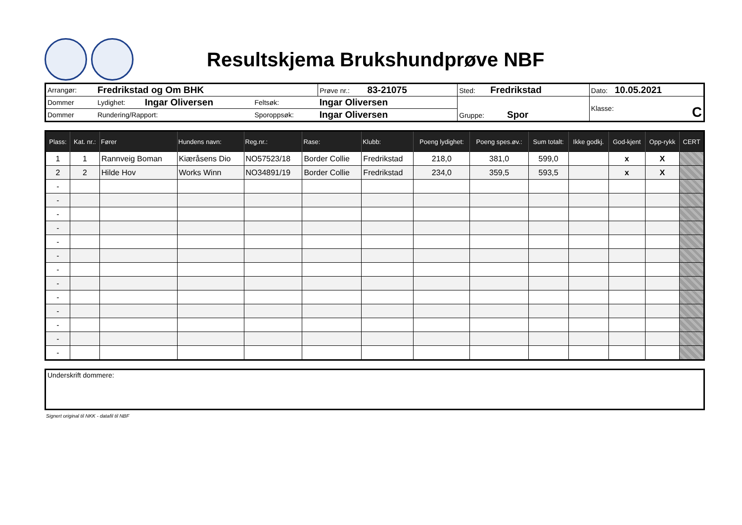Resultskjema Brukshundprøve NBF
| Arrangør: | Fredrikstad og Om BHK | | | Prøve nr.: 83-21075 | Sted: Fredrikstad | Dato: 10.05.2021 |
| Dommer | Lydighet: | Ingar Oliversen | Feltsøk: | Ingar Oliversen | Gruppe: Spor | Klasse: C |
| Dommer | Rundering/Rapport: | | Sporoppsøk: | Ingar Oliversen | | |
| Plass: | Kat. nr.: | Fører | Hundens navn: | Reg.nr.: | Rase: | Klubb: | Poeng lydighet: | Poeng spes.øv.: | Sum totalt: | Ikke godkj. | God-kjent | Opp-rykk | CERT |
| --- | --- | --- | --- | --- | --- | --- | --- | --- | --- | --- | --- | --- | --- |
| 1 | 1 | Rannveig Boman | Kiæråsens Dio | NO57523/18 | Border Collie | Fredrikstad | 218,0 | 381,0 | 599,0 | | x | X | |
| 2 | 2 | Hilde Hov | Works Winn | NO34891/19 | Border Collie | Fredrikstad | 234,0 | 359,5 | 593,5 | | x | X | |
| - | | | | | | | | | | | | | |
| - | | | | | | | | | | | | | |
| - | | | | | | | | | | | | | |
| - | | | | | | | | | | | | | |
| - | | | | | | | | | | | | | |
| - | | | | | | | | | | | | | |
| - | | | | | | | | | | | | | |
| - | | | | | | | | | | | | | |
| - | | | | | | | | | | | | | |
| - | | | | | | | | | | | | | |
| - | | | | | | | | | | | | | |
| - | | | | | | | | | | | | | |
| - | | | | | | | | | | | | | |
Underskrift dommere:
Signert original til NKK - datafil til NBF